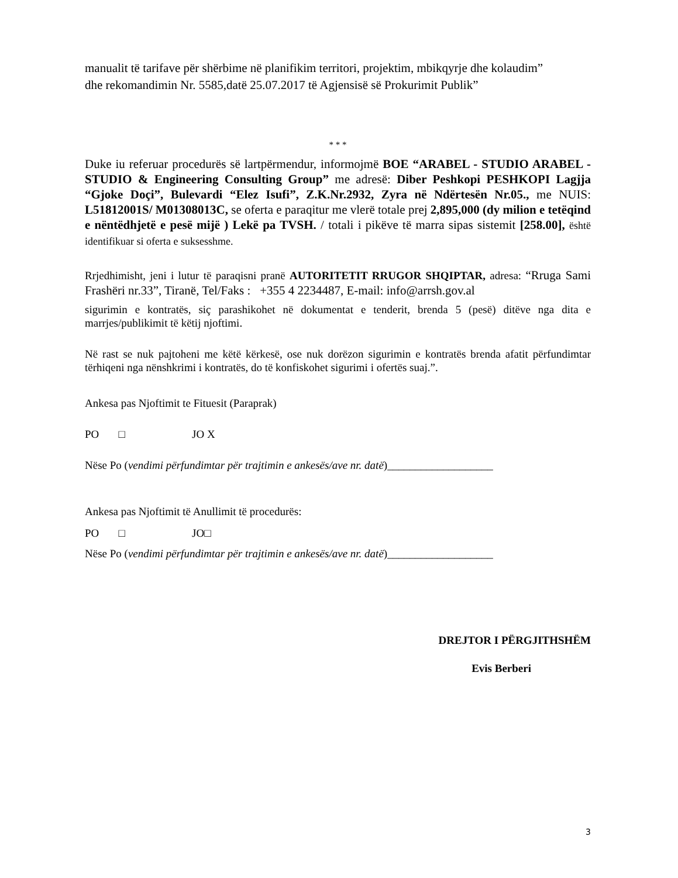manualit të tarifave për shërbime në planifikim territori, projektim, mbikqyrje dhe kolaudim”
dhe rekomandimin Nr. 5585,datë 25.07.2017 të Agjensisë së Prokurimit Publik”
* * *
Duke iu referuar procedurës së lartpërmendur, informojmë BOE “ARABEL - STUDIO ARABEL - STUDIO & Engineering Consulting Group” me adresë: Diber Peshkopi PESHKOPI Lagjja “Gjoke Doçi”, Bulevardi “Elez Isufi”, Z.K.Nr.2932, Zyra në Ndërtesën Nr.05., me NUIS: L51812001S/ M01308013C, se oferta e paraqitur me vlerë totale prej 2,895,000 (dy milion e tetëqind e nëntëdhjetë e pesë mijë ) Lekë pa TVSH. / totali i pikëve të marra sipas sistemit [258.00], është identifikuar si oferta e suksesshme.
Rrjedhimisht, jeni i lutur të paraqisni pranë AUTORITETIT RRUGOR SHQIPTAR, adresa: “Rruga Sami Frashëri nr.33”, Tiranë, Tel/Faks : +355 4 2234487, E-mail: info@arrsh.gov.al
sigurimin e kontratës, siç parashikohet në dokumentat e tenderit, brenda 5 (pesë) ditëve nga dita e marrjes/publikimit të këtij njoftimi.
Në rast se nuk pajtoheni me këtë kërkesë, ose nuk dorëzon sigurimin e kontratës brenda afatit përfundimtar tërhiqeni nga nënshkrimi i kontratës, do të konfiskohet sigurimi i ofertës suaj.”.
Ankesa pas Njoftimit te Fituesit (Paraprak)
PO □ JO X
Nëse Po (vendimi përfundimtar për trajtimin e ankesës/ave nr. datë)___________________
Ankesa pas Njoftimit të Anullimit të procedurës:
PO □ JO□
Nëse Po (vendimi përfundimtar për trajtimin e ankesës/ave nr. datë)___________________
DREJTOR I PËRGJITHSHËM
Evis Berberi
3